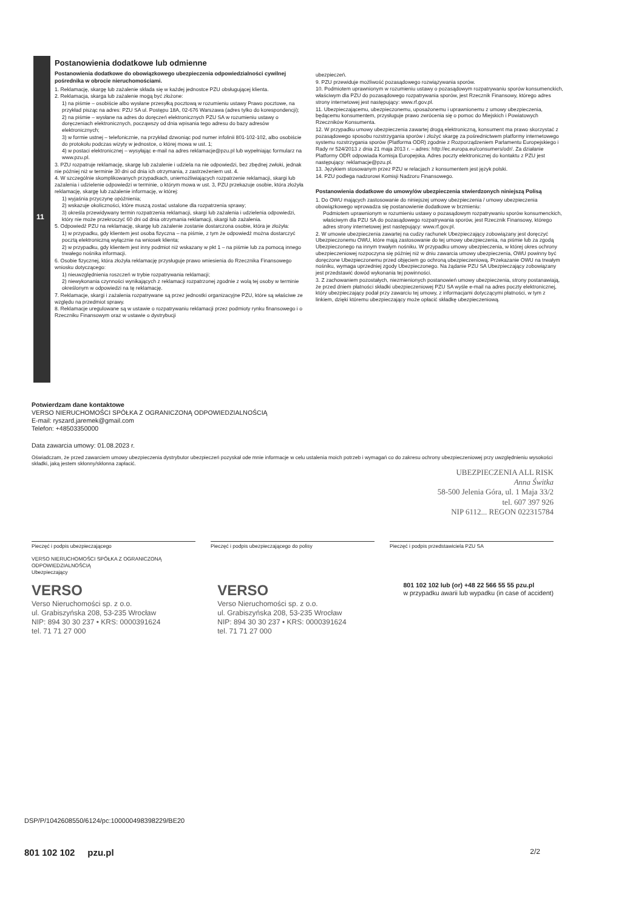11
Postanowienia dodatkowe lub odmienne
Postanowienia dodatkowe do obowiązkowego ubezpieczenia odpowiedzialności cywilnej pośrednika w obrocie nieruchomościami.
1. Reklamację, skargę lub zażalenie składa się w każdej jednostce PZU obsługującej klienta.
2. Reklamacja, skarga lub zażalenie mogą być złożone:
1) na piśmie – osobiście albo wysłane przesyłką pocztową w rozumieniu ustawy Prawo pocztowe, na przykład pisząc na adres: PZU SA ul. Postępu 18A, 02-676 Warszawa (adres tylko do korespondencji);
2) na piśmie – wysłane na adres do doręczeń elektronicznych PZU SA w rozumieniu ustawy o doręczeniach elektronicznych, począwszy od dnia wpisania tego adresu do bazy adresów elektronicznych;
3) w formie ustnej – telefonicznie, na przykład dzwoniąc pod numer infolinii 801-102-102, albo osobiście do protokołu podczas wizyty w jednostce, o której mowa w ust. 1;
4) w postaci elektronicznej – wysyłając e-mail na adres reklamacje@pzu.pl lub wypełniając formularz na www.pzu.pl.
3. PZU rozpatruje reklamację, skargę lub zażalenie i udziela na nie odpowiedzi, bez zbędnej zwłoki, jednak nie później niż w terminie 30 dni od dnia ich otrzymania, z zastrzeżeniem ust. 4.
4. W szczególnie skomplikowanych przypadkach, uniemożliwiających rozpatrzenie reklamacji, skargi lub zażalenia i udzielenie odpowiedzi w terminie, o którym mowa w ust. 3, PZU przekazuje osobie, która złożyła reklamację, skargę lub zażalenie informację, w której:
1) wyjaśnia przyczynę opóźnienia;
2) wskazuje okoliczności, które muszą zostać ustalone dla rozpatrzenia sprawy;
3) określa przewidywany termin rozpatrzenia reklamacji, skargi lub zażalenia i udzielenia odpowiedzi, który nie może przekroczyć 60 dni od dnia otrzymania reklamacji, skargi lub zażalenia.
5. Odpowiedź PZU na reklamację, skargę lub zażalenie zostanie dostarczona osobie, która je złożyła:
1) w przypadku, gdy klientem jest osoba fizyczna – na piśmie, z tym że odpowiedź można dostarczyć pocztą elektroniczną wyłącznie na wniosek klienta;
2) w przypadku, gdy klientem jest inny podmiot niż wskazany w pkt 1 – na piśmie lub za pomocą innego trwałego nośnika informacji.
6. Osobie fizycznej, która złożyła reklamację przysługuje prawo wniesienia do Rzecznika Finansowego wniosku dotyczącego:
1) nieuwzględnienia roszczeń w trybie rozpatrywania reklamacji;
2) niewykonania czynności wynikających z reklamacji rozpatrzonej zgodnie z wolą tej osoby w terminie określonym w odpowiedzi na tę reklamację.
7. Reklamacje, skargi i zażalenia rozpatrywane są przez jednostki organizacyjne PZU, które są właściwe ze względu na przedmiot sprawy.
8. Reklamacje uregulowane są w ustawie o rozpatrywaniu reklamacji przez podmioty rynku finansowego i o Rzeczniku Finansowym oraz w ustawie o dystrybucji
ubezpieczeń.
9. PZU przewiduje możliwość pozasądowego rozwiązywania sporów.
10. Podmiotem uprawnionym w rozumieniu ustawy o pozasądowym rozpatrywaniu sporów konsumenckich, właściwym dla PZU do pozasądowego rozpatrywania sporów, jest Rzecznik Finansowy, którego adres strony internetowej jest następujący: www.rf.gov.pl.
11. Ubezpieczającemu, ubezpieczonemu, uposażonemu i uprawnionemu z umowy ubezpieczenia, będącemu konsumentem, przysługuje prawo zwrócenia się o pomoc do Miejskich i Powiatowych Rzeczników Konsumenta.
12. W przypadku umowy ubezpieczenia zawartej drogą elektroniczną, konsument ma prawo skorzystać z pozasądowego sposobu rozstrzygania sporów i złożyć skargę za pośrednictwem platformy internetowego systemu rozstrzygania sporów (Platforma ODR) zgodnie z Rozporządzeniem Parlamentu Europejskiego i Rady nr 524/2013 z dnia 21 maja 2013 r. – adres: http://ec.europa.eu/consumers/odr/. Za działanie Platformy ODR odpowiada Komisja Europejska. Adres poczty elektronicznej do kontaktu z PZU jest następujący: reklamacje@pzu.pl.
13. Językiem stosowanym przez PZU w relacjach z konsumentem jest język polski.
14. PZU podlega nadzorowi Komisji Nadzoru Finansowego.
Postanowienia dodatkowe do umowy/ów ubezpieczenia stwierdzonych niniejszą Polisą
1. Do OWU mających zastosowanie do niniejszej umowy ubezpieczenia / umowy ubezpieczenia obowiązkowego wprowadza się postanowienie dodatkowe w brzmieniu:
Podmiotem uprawnionym w rozumieniu ustawy o pozasądowym rozpatrywaniu sporów konsumenckich, właściwym dla PZU SA do pozasądowego rozpatrywania sporów, jest Rzecznik Finansowy, którego adres strony internetowej jest następujący: www.rf.gov.pl.
2. W umowie ubezpieczenia zawartej na cudzy rachunek Ubezpieczający zobowiązany jest doręczyć Ubezpieczonemu OWU, które mają zastosowanie do tej umowy ubezpieczenia, na piśmie lub za zgodą Ubezpieczonego na innym trwałym nośniku. W przypadku umowy ubezpieczenia, w której okres ochrony ubezpieczeniowej rozpoczyna się później niż w dniu zawarcia umowy ubezpieczenia, OWU powinny być doręczone Ubezpieczonemu przed objęciem go ochroną ubezpieczeniową. Przekazanie OWU na trwałym nośniku, wymaga uprzedniej zgody Ubezpieczonego. Na żądanie PZU SA Ubezpieczający zobowiązany jest przedstawić dowód wykonania tej powinności.
3. Z zachowaniem pozostałych, niezmienionych postanowień umowy ubezpieczenia, strony postanawiają, że przed dniem płatności składki ubezpieczeniowej PZU SA wyśle e-mail na adres poczty elektronicznej, który ubezpieczający podał przy zawarciu tej umowy, z informacjami dotyczącymi płatności, w tym z linkiem, dzięki któremu ubezpieczający może opłacić składkę ubezpieczeniową.
Potwierdzam dane kontaktowe
VERSO NIERUCHOMOŚCI SPÓŁKA Z OGRANICZONĄ ODPOWIEDZIALNOŚCIĄ
E-mail: ryszard.jaremek@gmail.com
Telefon: +48503350000
Data zawarcia umowy: 01.08.2023 r.
Oświadczam, że przed zawarciem umowy ubezpieczenia dystrybutor ubezpieczeń pozyskał ode mnie informacje w celu ustalenia moich potrzeb i wymagań co do zakresu ochrony ubezpieczeniowej przy uwzględnieniu wysokości składki, jaką jestem skłonny/skłonna zapłacić.
UBEZPIECZENIA ALL RISK
Anna Świtka
58-500 Jelenia Góra, ul. 1 Maja 33/2
tel. 607 397 926
NIP 6112... REGON 022315784
Pieczęć i podpis ubezpieczającego
VERSO NIERUCHOMOŚCI SPÓŁKA Z OGRANICZONĄ ODPOWIEDZIALNOŚCIĄ
Ubezpieczający
Pieczęć i podpis ubezpieczającego do polisy Pieczęć i podpis przedstawiciela PZU SA
VERSO
Verso Nieruchomości sp. z o.o.
ul. Grabiszyńska 208, 53-235 Wrocław
NIP: 894 30 30 237 • KRS: 0000391624
tel. 71 71 27 000
VERSO
Verso Nieruchomości sp. z o.o.
ul. Grabiszyńska 208, 53-235 Wrocław
NIP: 894 30 30 237 • KRS: 0000391624
tel. 71 71 27 000
801 102 102 lub (or) +48 22 566 55 55 pzu.pl
w przypadku awarii lub wypadku (in case of accident)
DSP/P/1042608550/6124/pc:100000498398229/BE20
801 102 102 pzu.pl 2/2